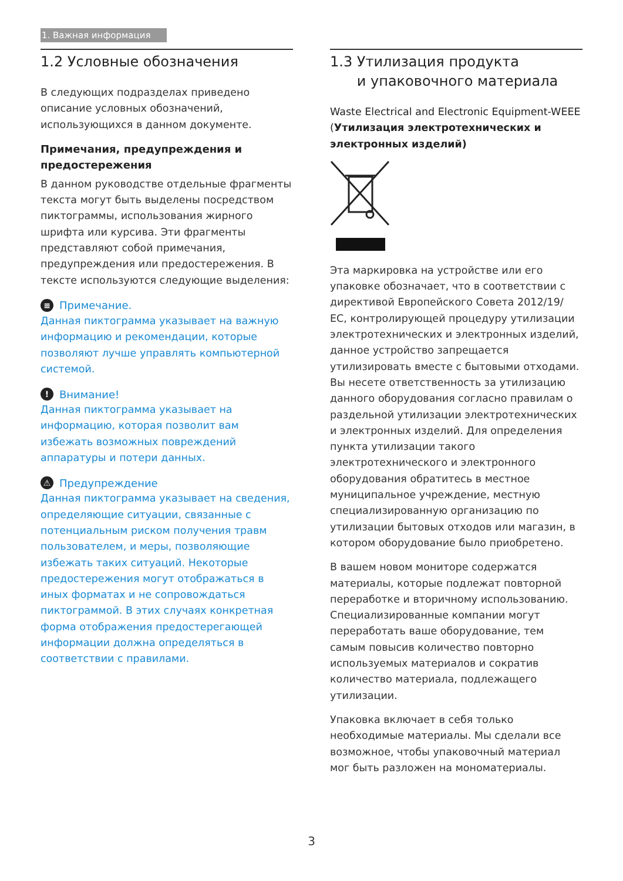1. Важная информация
1.2 Условные обозначения
В следующих подразделах приведено описание условных обозначений, использующихся в данном документе.
Примечания, предупреждения и предостережения
В данном руководстве отдельные фрагменты текста могут быть выделены посредством пиктограммы, использования жирного шрифта или курсива. Эти фрагменты представляют собой примечания, предупреждения или предостережения. В тексте используются следующие выделения:
≡ Примечание.
Данная пиктограмма указывает на важную информацию и рекомендации, которые позволяют лучше управлять компьютерной системой.
! Внимание!
Данная пиктограмма указывает на информацию, которая позволит вам избежать возможных повреждений аппаратуры и потери данных.
⚠ Предупреждение
Данная пиктограмма указывает на сведения, определяющие ситуации, связанные с потенциальным риском получения травм пользователем, и меры, позволяющие избежать таких ситуаций. Некоторые предостережения могут отображаться в иных форматах и не сопровождаться пиктограммой. В этих случаях конкретная форма отображения предостерегающей информации должна определяться в соответствии с правилами.
1.3 Утилизация продукта
и упаковочного материала
Waste Electrical and Electronic Equipment-WEEE (Утилизация электротехнических и электронных изделий)
Эта маркировка на устройстве или его упаковке обозначает, что в соответствии с директивой Европейского Совета 2012/19/ ЕС, контролирующей процедуру утилизации электротехнических и электронных изделий, данное устройство запрещается утилизировать вместе с бытовыми отходами. Вы несете ответственность за утилизацию данного оборудования согласно правилам о раздельной утилизации электротехнических и электронных изделий. Для определения пункта утилизации такого электротехнического и электронного оборудования обратитесь в местное муниципальное учреждение, местную специализированную организацию по утилизации бытовых отходов или магазин, в котором оборудование было приобретено.
В вашем новом мониторе содержатся материалы, которые подлежат повторной переработке и вторичному использованию. Специализированные компании могут переработать ваше оборудование, тем самым повысив количество повторно используемых материалов и сократив количество материала, подлежащего утилизации.
Упаковка включает в себя только необходимые материалы. Мы сделали все возможное, чтобы упаковочный материал мог быть разложен на мономатериалы.
3